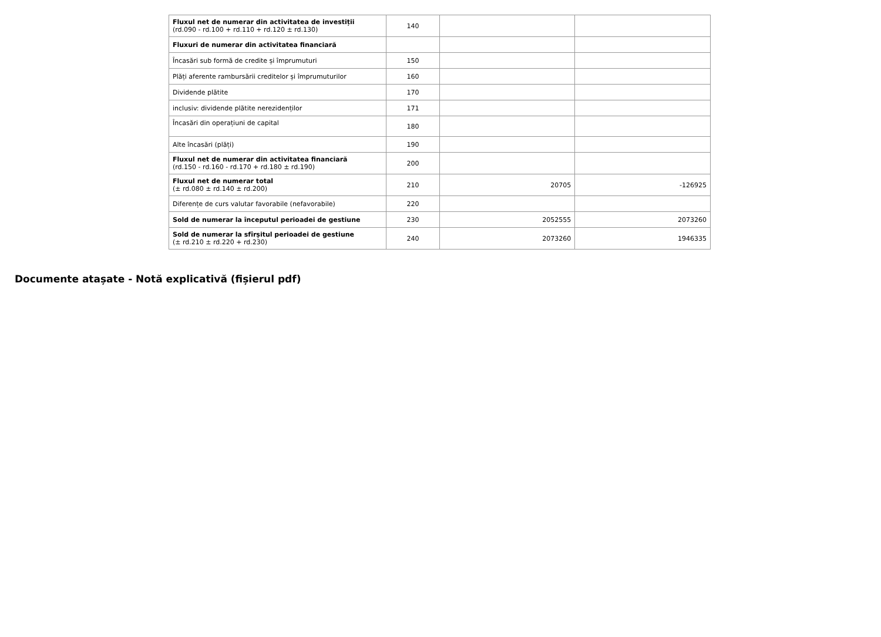| Fluxul net de numerar din activitatea de investiții (rd.090 - rd.100 + rd.110 + rd.120 ± rd.130) | 140 | | |
| Fluxuri de numerar din activitatea financiară | | | |
| Încasări sub formă de credite și împrumuturi | 150 | | |
| Plăți aferente rambursării creditelor și împrumuturilor | 160 | | |
| Dividende plătite | 170 | | |
| inclusiv: dividende plătite nerezidenților | 171 | | |
| Încasări din operațiuni de capital | 180 | | |
| Alte încasări (plăți) | 190 | | |
| Fluxul net de numerar din activitatea financiară (rd.150 - rd.160 - rd.170 + rd.180 ± rd.190) | 200 | | |
| Fluxul net de numerar total (± rd.080 ± rd.140 ± rd.200) | 210 | 20705 | -126925 |
| Diferențe de curs valutar favorabile (nefavorabile) | 220 | | |
| Sold de numerar la începutul perioadei de gestiune | 230 | 2052555 | 2073260 |
| Sold de numerar la sfîrșitul perioadei de gestiune (± rd.210 ± rd.220 + rd.230) | 240 | 2073260 | 1946335 |
Documente atașate - Notă explicativă (fișierul pdf)